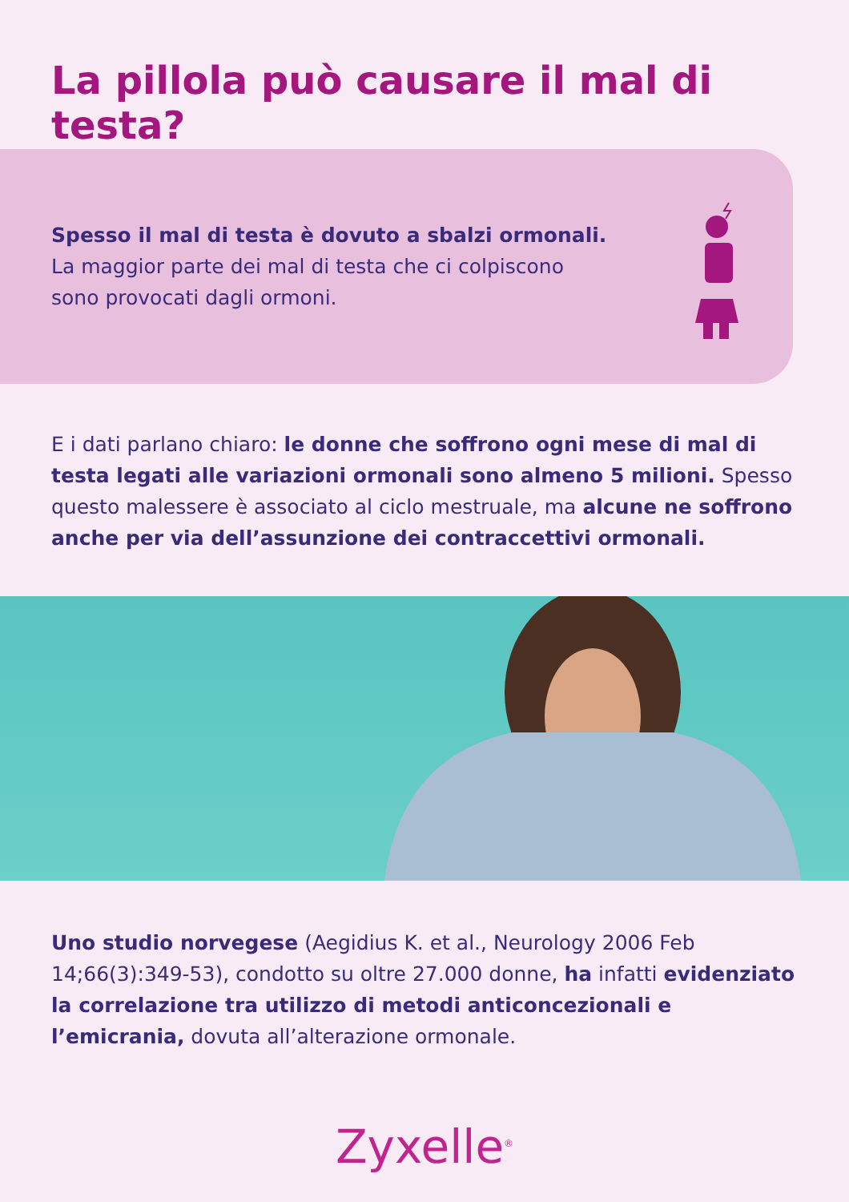La pillola può causare il mal di testa?
Spesso il mal di testa è dovuto a sbalzi ormonali.
La maggior parte dei mal di testa che ci colpiscono sono provocati dagli ormoni.
E i dati parlano chiaro: le donne che soffrono ogni mese di mal di testa legati alle variazioni ormonali sono almeno 5 milioni. Spesso questo malessere è associato al ciclo mestruale, ma alcune ne soffrono anche per via dell’assunzione dei contraccettivi ormonali.
Uno studio norvegese (Aegidius K. et al., Neurology 2006 Feb 14;66(3):349-53), condotto su oltre 27.000 donne, ha infatti evidenziato la correlazione tra utilizzo di metodi anticoncezionali e l’emicrania, dovuta all’alterazione ormonale.
Zyxelle<sup>®</sup>